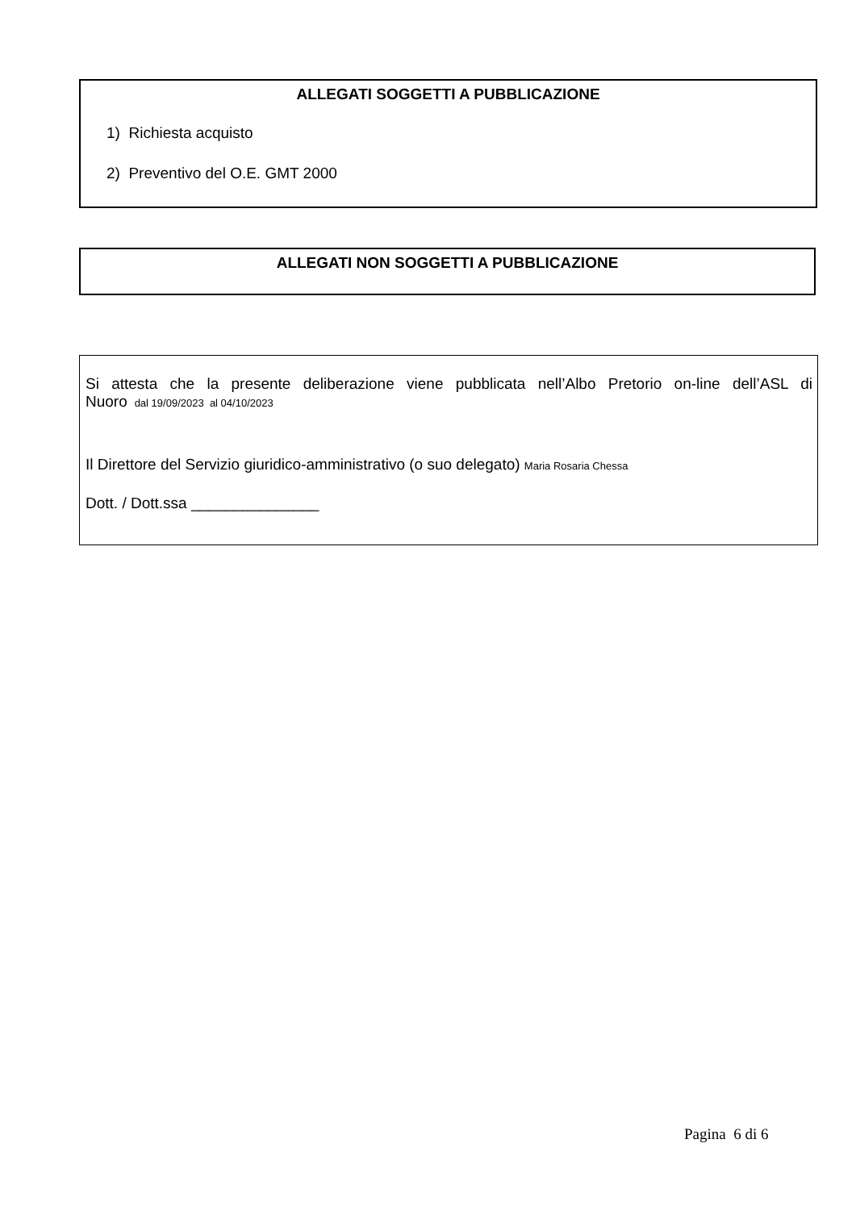ALLEGATI SOGGETTI A PUBBLICAZIONE
1) Richiesta acquisto
2) Preventivo del O.E. GMT 2000
ALLEGATI NON SOGGETTI A PUBBLICAZIONE
Si attesta che la presente deliberazione viene pubblicata nell’Albo Pretorio on-line dell’ASL di
Nuoro dal 19/09/2023 al 04/10/2023
Il Direttore del Servizio giuridico-amministrativo (o suo delegato) Maria Rosaria Chessa
Dott. / Dott.ssa _______________
Pagina 6 di 6